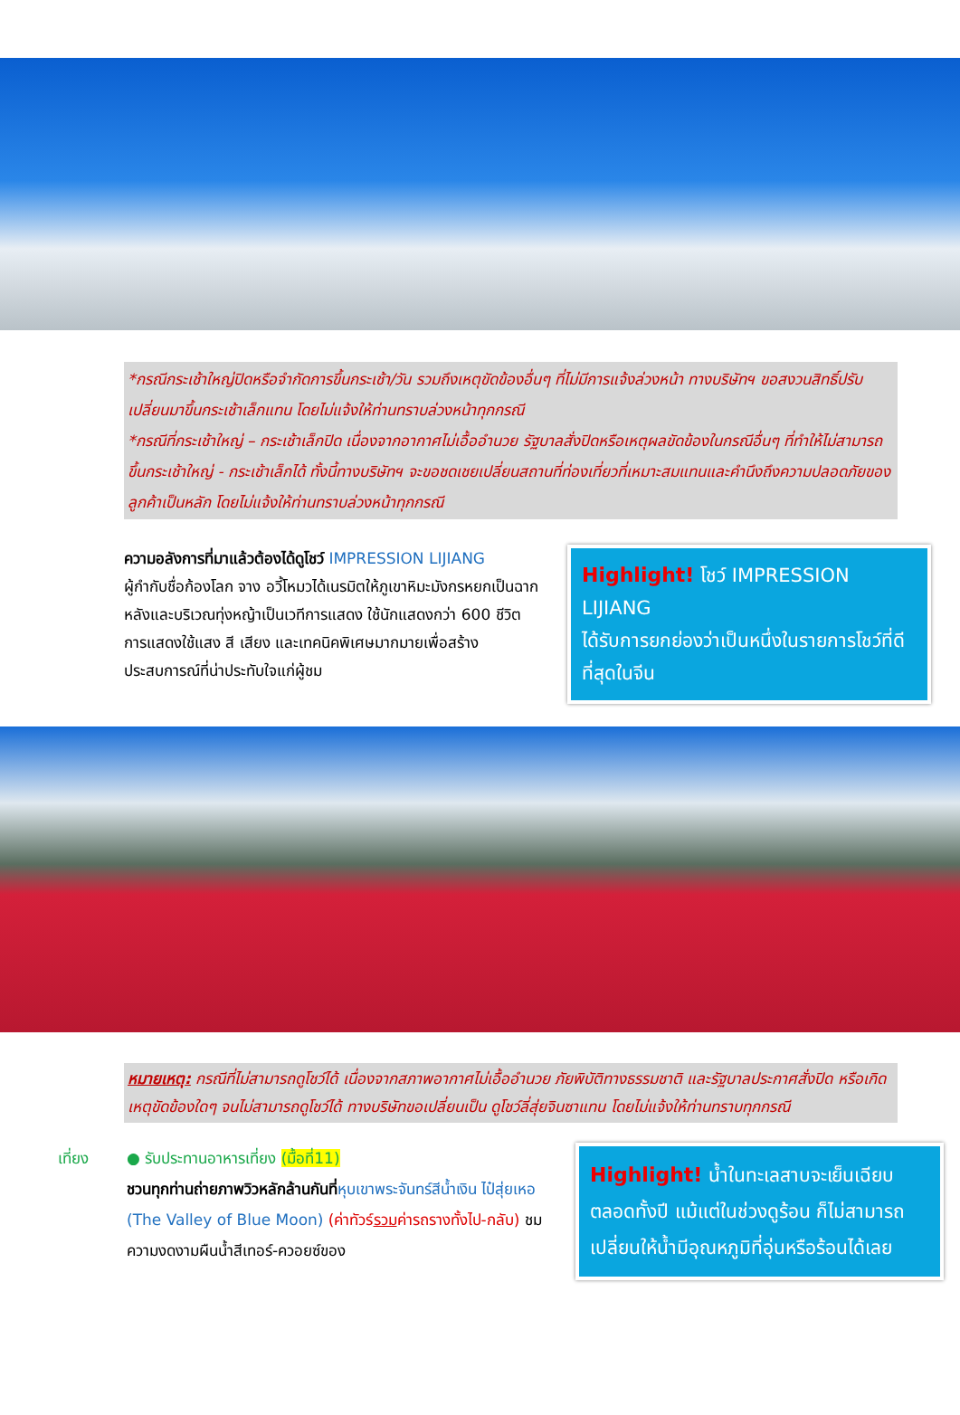*กรณีกระเช้าใหญ่ปิดหรือจำกัดการขึ้นกระเช้า/วัน รวมถึงเหตุขัดข้องอื่นๆ ที่ไม่มีการแจ้งล่วงหน้า ทางบริษัทฯ ขอสงวนสิทธิ์ปรับเปลี่ยนมาขึ้นกระเช้าเล็กแทน โดยไม่แจ้งให้ท่านทราบล่วงหน้าทุกกรณี
*กรณีที่กระเช้าใหญ่ – กระเช้าเล็กปิด เนื่องจากอากาศไม่เอื้ออำนวย รัฐบาลสั่งปิดหรือเหตุผลขัดข้องในกรณีอื่นๆ ที่ทำให้ไม่สามารถขึ้นกระเช้าใหญ่ - กระเช้าเล็กได้ ทั้งนี้ทางบริษัทฯ จะขอชดเชยเปลี่ยนสถานที่ท่องเที่ยวที่เหมาะสมแทนและคำนึงถึงความปลอดภัยของลูกค้าเป็นหลัก โดยไม่แจ้งให้ท่านทราบล่วงหน้าทุกกรณี
ความอลังการที่มาแล้วต้องได้ดูโชว์ IMPRESSION LIJIANG
ผู้กำกับชื่อก้องโลก จาง อวี้โหมวได้เนรมิตให้ภูเขาหิมะมังกรหยกเป็นฉากหลังและบริเวณทุ่งหญ้าเป็นเวทีการแสดง ใช้นักแสดงกว่า 600 ชีวิต การแสดงใช้แสง สี เสียง และเทคนิคพิเศษมากมายเพื่อสร้างประสบการณ์ที่น่าประทับใจแก่ผู้ชม
Highlight! โชว์ IMPRESSION LIJIANG
ได้รับการยกย่องว่าเป็นหนึ่งในรายการโชว์ที่ดีที่สุดในจีน
หมายเหตุ: กรณีที่ไม่สามารถดูโชว์ได้ เนื่องจากสภาพอากาศไม่เอื้ออำนวย ภัยพิบัติทางธรรมชาติ และรัฐบาลประกาศสั่งปิด หรือเกิดเหตุขัดข้องใดๆ จนไม่สามารถดูโชว์ได้ ทางบริษัทขอเปลี่ยนเป็น ดูโชว์ลี่สุ่ยจินซาแทน โดยไม่แจ้งให้ท่านทราบทุกกรณี
เที่ยง ● รับประทานอาหารเที่ยง (มื้อที่11)
ชวนทุกท่านถ่ายภาพวิวหลักล้านกันที่หุบเขาพระจันทร์สีน้ำเงิน ไป๋สุ่ยเหอ (The Valley of Blue Moon) (ค่าทัวร์รวมค่ารถรางทั้งไป-กลับ) ชมความงดงามผืนน้ำสีเทอร์-ควอยซ์ของ
Highlight! น้ำในทะเลสาบจะเย็นเฉียบตลอดทั้งปี แม้แต่ในช่วงดูร้อน ก็ไม่สามารถเปลี่ยนให้น้ำมีอุณหภูมิที่อุ่นหรือร้อนได้เลย